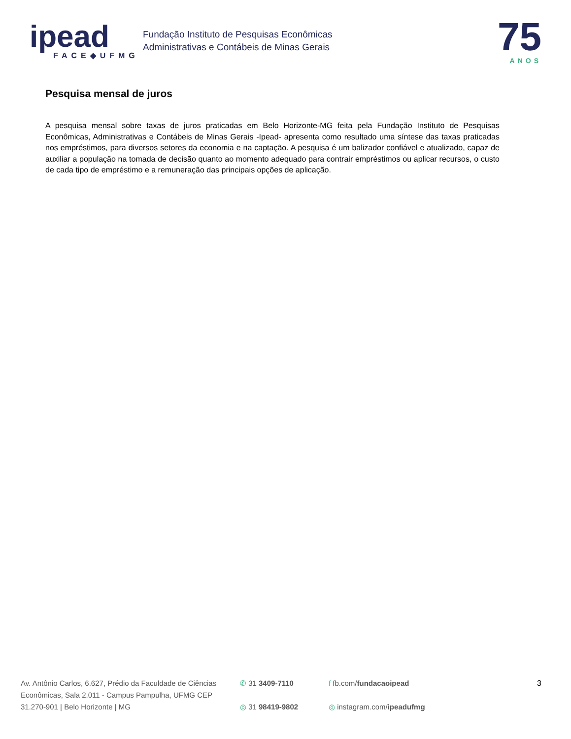ipead
FACE◆UFMG
Fundação Instituto de Pesquisas Econômicas
Administrativas e Contábeis de Minas Gerais
75
ANOS
Pesquisa mensal de juros
A pesquisa mensal sobre taxas de juros praticadas em Belo Horizonte-MG feita pela Fundação Instituto de Pesquisas Econômicas, Administrativas e Contábeis de Minas Gerais -Ipead- apresenta como resultado uma síntese das taxas praticadas nos empréstimos, para diversos setores da economia e na captação. A pesquisa é um balizador confiável e atualizado, capaz de auxiliar a população na tomada de decisão quanto ao momento adequado para contrair empréstimos ou aplicar recursos, o custo de cada tipo de empréstimo e a remuneração das principais opções de aplicação.
Av. Antônio Carlos, 6.627, Prédio da Faculdade de Ciências Econômicas, Sala 2.011 - Campus Pampulha, UFMG CEP 31.270-901 | Belo Horizonte | MG
✆ 31 3409-7110
◎ 31 98419-9802
f fb.com/fundacaoipead
◎ instagram.com/ipeadufmg
3